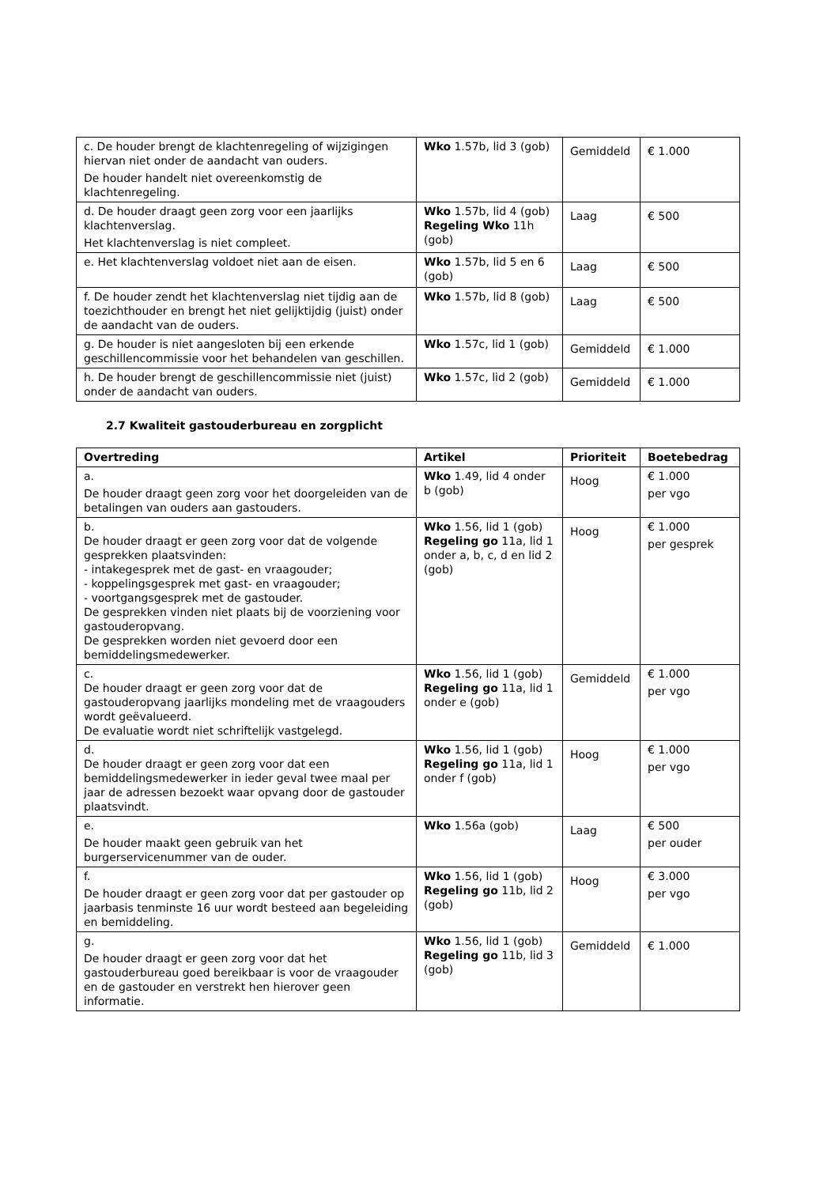| c. De houder brengt de klachtenregeling of wijzigingen hiervan niet onder de aandacht van ouders. De houder handelt niet overeenkomstig de klachtenregeling. | Wko 1.57b, lid 3 (gob) | Gemiddeld | € 1.000 |
| d. De houder draagt geen zorg voor een jaarlijks klachtenverslag. Het klachtenverslag is niet compleet. | Wko 1.57b, lid 4 (gob) Regeling Wko 11h (gob) | Laag | € 500 |
| e. Het klachtenverslag voldoet niet aan de eisen. | Wko 1.57b, lid 5 en 6 (gob) | Laag | € 500 |
| f. De houder zendt het klachtenverslag niet tijdig aan de toezichthouder en brengt het niet gelijktijdig (juist) onder de aandacht van de ouders. | Wko 1.57b, lid 8 (gob) | Laag | € 500 |
| g. De houder is niet aangesloten bij een erkende geschillencommissie voor het behandelen van geschillen. | Wko 1.57c, lid 1 (gob) | Gemiddeld | € 1.000 |
| h. De houder brengt de geschillencommissie niet (juist) onder de aandacht van ouders. | Wko 1.57c, lid 2 (gob) | Gemiddeld | € 1.000 |
2.7 Kwaliteit gastouderbureau en zorgplicht
| Overtreding | Artikel | Prioriteit | Boetebedrag |
| --- | --- | --- | --- |
| a. De houder draagt geen zorg voor het doorgeleiden van de betalingen van ouders aan gastouders. | Wko 1.49, lid 4 onder b (gob) | Hoog | € 1.000 per vgo |
| b. De houder draagt er geen zorg voor dat de volgende gesprekken plaatsvinden: - intakegesprek met de gast- en vraagouder; - koppelingsgesprek met gast- en vraagouder; - voortgangsgesprek met de gastouder. De gesprekken vinden niet plaats bij de voorziening voor gastouderopvang. De gesprekken worden niet gevoerd door een bemiddelingsmedewerker. | Wko 1.56, lid 1 (gob) Regeling go 11a, lid 1 onder a, b, c, d en lid 2 (gob) | Hoog | € 1.000 per gesprek |
| c. De houder draagt er geen zorg voor dat de gastouderopvang jaarlijks mondeling met de vraagouders wordt geëvalueerd. De evaluatie wordt niet schriftelijk vastgelegd. | Wko 1.56, lid 1 (gob) Regeling go 11a, lid 1 onder e (gob) | Gemiddeld | € 1.000 per vgo |
| d. De houder draagt er geen zorg voor dat een bemiddelingsmedewerker in ieder geval twee maal per jaar de adressen bezoekt waar opvang door de gastouder plaatsvindt. | Wko 1.56, lid 1 (gob) Regeling go 11a, lid 1 onder f (gob) | Hoog | € 1.000 per vgo |
| e. De houder maakt geen gebruik van het burgerservicenummer van de ouder. | Wko 1.56a (gob) | Laag | € 500 per ouder |
| f. De houder draagt er geen zorg voor dat per gastouder op jaarbasis tenminste 16 uur wordt besteed aan begeleiding en bemiddeling. | Wko 1.56, lid 1 (gob) Regeling go 11b, lid 2 (gob) | Hoog | € 3.000 per vgo |
| g. De houder draagt er geen zorg voor dat het gastouderbureau goed bereikbaar is voor de vraagouder en de gastouder en verstrekt hen hierover geen informatie. | Wko 1.56, lid 1 (gob) Regeling go 11b, lid 3 (gob) | Gemiddeld | € 1.000 |